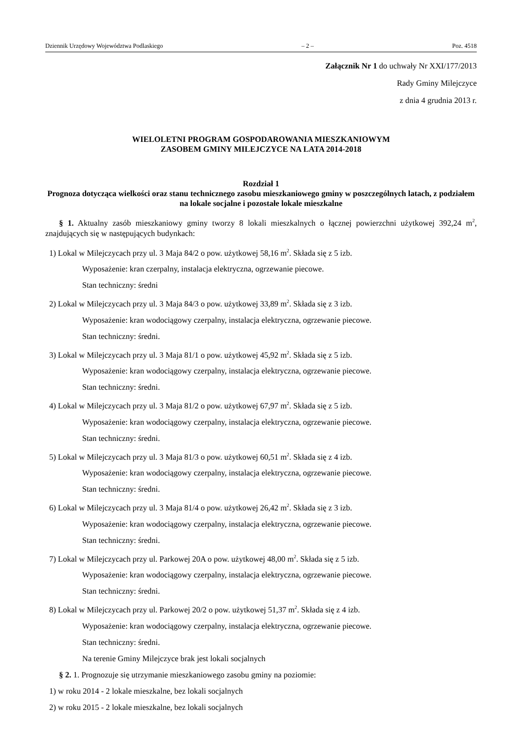Dziennik Urzędowy Województwa Podlaskiego – 2 – Poz. 4518
Załącznik Nr 1 do uchwały Nr XXI/177/2013
Rady Gminy Milejczyce
z dnia 4 grudnia 2013 r.
WIELOLETNI PROGRAM GOSPODAROWANIA MIESZKANIOWYM
ZASOBEM GMINY MILEJCZYCE NA LATA 2014-2018
Rozdział 1
Prognoza dotycząca wielkości oraz stanu technicznego zasobu mieszkaniowego gminy w poszczególnych latach, z podziałem na lokale socjalne i pozostałe lokale mieszkalne
§ 1. Aktualny zasób mieszkaniowy gminy tworzy 8 lokali mieszkalnych o łącznej powierzchni użytkowej 392,24 m<sup>2</sup>, znajdujących się w następujących budynkach:
1) Lokal w Milejczycach przy ul. 3 Maja 84/2 o pow. użytkowej 58,16 m<sup>2</sup>. Składa się z 5 izb.
Wyposażenie: kran czerpalny, instalacja elektryczna, ogrzewanie piecowe.
Stan techniczny: średni
2) Lokal w Milejczycach przy ul. 3 Maja 84/3 o pow. użytkowej 33,89 m<sup>2</sup>. Składa się z 3 izb.
Wyposażenie: kran wodociągowy czerpalny, instalacja elektryczna, ogrzewanie piecowe.
Stan techniczny: średni.
3) Lokal w Milejczycach przy ul. 3 Maja 81/1 o pow. użytkowej 45,92 m<sup>2</sup>. Składa się z 5 izb.
Wyposażenie: kran wodociągowy czerpalny, instalacja elektryczna, ogrzewanie piecowe.
Stan techniczny: średni.
4) Lokal w Milejczycach przy ul. 3 Maja 81/2 o pow. użytkowej 67,97 m<sup>2</sup>. Składa się z 5 izb.
Wyposażenie: kran wodociągowy czerpalny, instalacja elektryczna, ogrzewanie piecowe.
Stan techniczny: średni.
5) Lokal w Milejczycach przy ul. 3 Maja 81/3 o pow. użytkowej 60,51 m<sup>2</sup>. Składa się z 4 izb.
Wyposażenie: kran wodociągowy czerpalny, instalacja elektryczna, ogrzewanie piecowe.
Stan techniczny: średni.
6) Lokal w Milejczycach przy ul. 3 Maja 81/4 o pow. użytkowej 26,42 m<sup>2</sup>. Składa się z 3 izb.
Wyposażenie: kran wodociągowy czerpalny, instalacja elektryczna, ogrzewanie piecowe.
Stan techniczny: średni.
7) Lokal w Milejczycach przy ul. Parkowej 20A o pow. użytkowej 48,00 m<sup>2</sup>. Składa się z 5 izb.
Wyposażenie: kran wodociągowy czerpalny, instalacja elektryczna, ogrzewanie piecowe.
Stan techniczny: średni.
8) Lokal w Milejczycach przy ul. Parkowej 20/2 o pow. użytkowej 51,37 m<sup>2</sup>. Składa się z 4 izb.
Wyposażenie: kran wodociągowy czerpalny, instalacja elektryczna, ogrzewanie piecowe.
Stan techniczny: średni.
Na terenie Gminy Milejczyce brak jest lokali socjalnych
§ 2. 1. Prognozuje się utrzymanie mieszkaniowego zasobu gminy na poziomie:
1) w roku 2014 - 2 lokale mieszkalne, bez lokali socjalnych
2) w roku 2015 - 2 lokale mieszkalne, bez lokali socjalnych